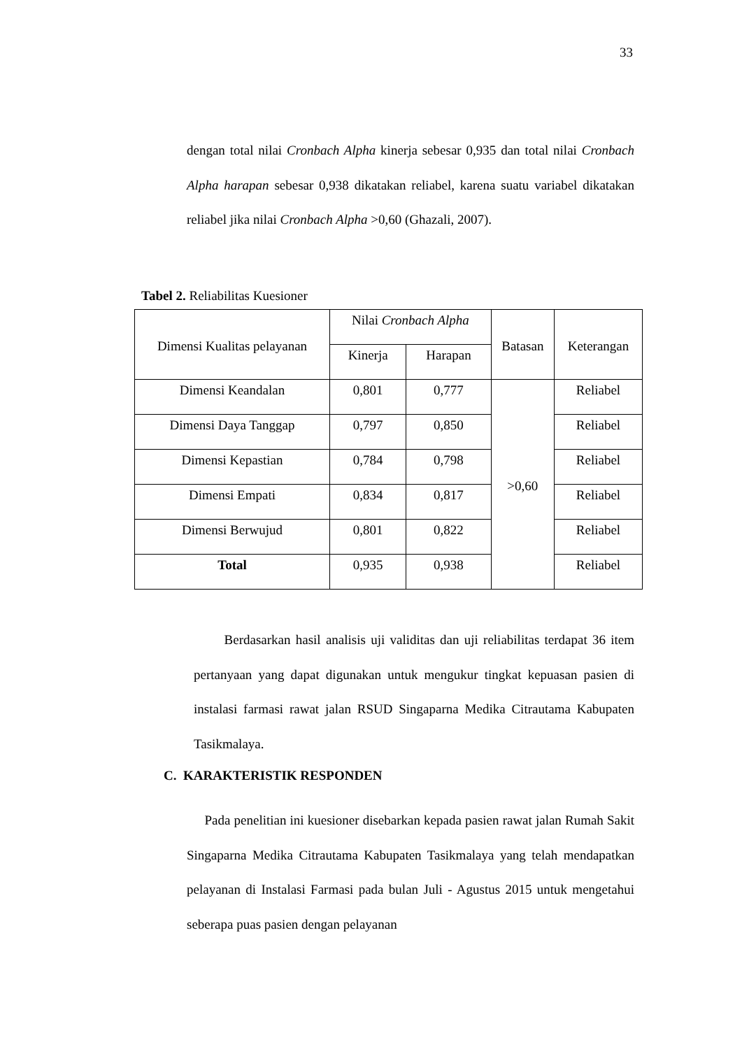33
dengan total nilai Cronbach Alpha kinerja sebesar 0,935 dan total nilai Cronbach Alpha harapan sebesar 0,938 dikatakan reliabel, karena suatu variabel dikatakan reliabel jika nilai Cronbach Alpha >0,60 (Ghazali, 2007).
Tabel 2. Reliabilitas Kuesioner
| Dimensi Kualitas pelayanan | Nilai Cronbach Alpha | | Batasan | Keterangan |
| --- | --- | --- | --- | --- |
| | Kinerja | Harapan | | |
| Dimensi Keandalan | 0,801 | 0,777 | >0,60 | Reliabel |
| Dimensi Daya Tanggap | 0,797 | 0,850 | | Reliabel |
| Dimensi Kepastian | 0,784 | 0,798 | | Reliabel |
| Dimensi Empati | 0,834 | 0,817 | | Reliabel |
| Dimensi Berwujud | 0,801 | 0,822 | | Reliabel |
| Total | 0,935 | 0,938 | | Reliabel |
Berdasarkan hasil analisis uji validitas dan uji reliabilitas terdapat 36 item pertanyaan yang dapat digunakan untuk mengukur tingkat kepuasan pasien di instalasi farmasi rawat jalan RSUD Singaparna Medika Citrautama Kabupaten Tasikmalaya.
C. KARAKTERISTIK RESPONDEN
Pada penelitian ini kuesioner disebarkan kepada pasien rawat jalan Rumah Sakit Singaparna Medika Citrautama Kabupaten Tasikmalaya yang telah mendapatkan pelayanan di Instalasi Farmasi pada bulan Juli - Agustus 2015 untuk mengetahui seberapa puas pasien dengan pelayanan